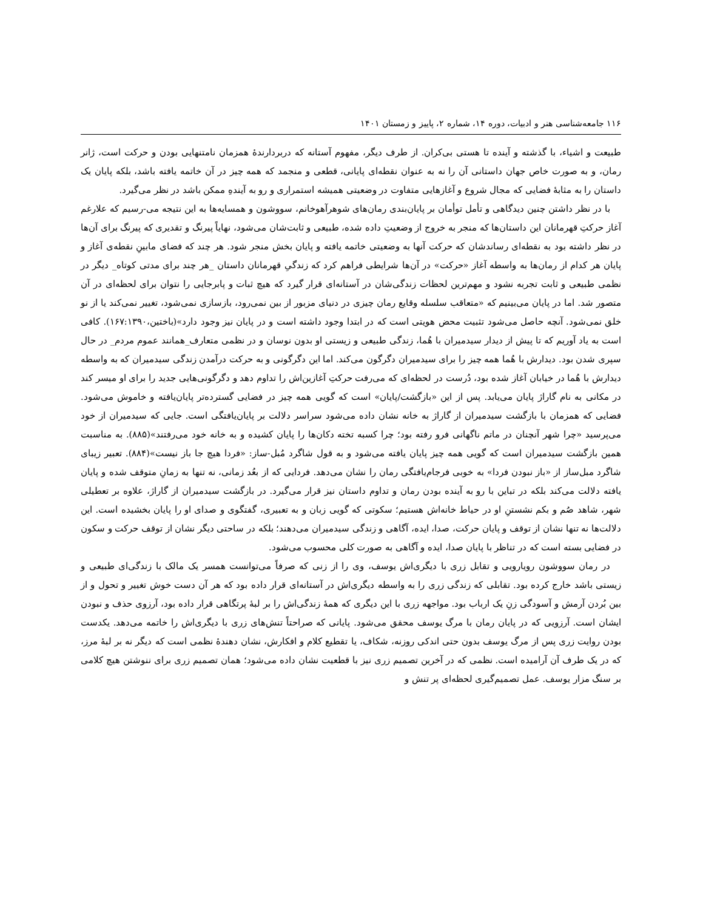۱۱۶ جامعه‌شناسی هنر و ادبیات، دوره ۱۴، شماره ۲، پاییز و زمستان ۱۴۰۱
طبیعت و اشیاء، با گذشته و آینده تا هستی بی‌کران. از طرف دیگر، مفهوم آستانه که دربردارندۀ همزمان نامتنهایی بودن و حرکت است، ژانر رمان، و به صورت خاص جهان داستانی آن را نه به عنوان نقطه‌ای پایانی، قطعی و منجمد که همه چیز در آن خاتمه یافته باشد، بلکه پایان یک داستان را به مثابۀ فضایی که مجال شروع و آغازهایی متفاوت در وضعیتی همیشه استمراری و رو به آینده‌ِ ممکن باشد در نظر می‌گیرد.
با در نظر داشتن چنین دیدگاهی و تأمل توأمان بر پایان‌بندی رمان‌های شوهرآهوخانم، سووشون و همسایه‌ها به این نتیجه می-رسیم که علارغم آغاز حرکتِ قهرمانان این داستان‌ها که منجر به خروج از وضعیتِ داده شده، طبیعی و ثابت‌شان می‌شود، نهایاً پیرنگ و تقدیری که پیرنگ برای آن‌ها در نظر داشته بود به نقطه‌ای رساندشان که حرکت آنها به وضعیتی خاتمه یافته و پایان بخش منجر شود. هر چند که فضای مابینِ نقطه‌ی آغاز و پایان هر کدام از رمان‌ها به واسطه آغاز «حرکت» در آن‌ها شرایطی فراهم کرد که زندگیِ قهرمانان داستان _هر چند برای مدتی کوتاه_ دیگر در نظمی طبیعی و ثابت تجربه نشود و مهم‌ترین لحظات زندگی‌شان در آستانه‌ای قرار گیرد که هیچ ثبات و پابرجایی را نتوان برای لحظه‌ای در آن متصور شد. اما در پایان می‌بینیم که «متعاقب سلسله وقایع رمان چیزی در دنیای مزبور از بین نمی‌رود، بازسازی نمی‌شود، تغییر نمی‌کند یا از نو خلق نمی‌شود. آنچه حاصل می‌شود تثبیت محض هویتی است که در ابتدا وجود داشته است و در پایان نیز وجود دارد»(باختین،۱۶۷:۱۳۹۰). کافی است به یاد آوریم که تا پیش از دیدار سیدمیران با هُما، زندگی طبیعی و زیستی او بدون نوسان و در نظمی متعارف_همانند عموم مردم_ در حال سپری شدن بود. دیدارش با هُما همه چیز را برای سیدمیران دگرگون می‌کند. اما این دگرگونی و به حرکت درآمدن زندگی سیدمیران که به واسطه دیدارش با هُما در خیابان آغاز شده بود، دُرست در لحظه‌ای که می‌رفت حرکتِ آغازین‌اش را تداوم دهد و دگرگونی‌هایی جدید را برای او میسر کند در مکانی به نام گاراژ پایان می‌یابد. پس از این «بازگشت/پایان» است که گویی همه چیز در فضایی گسترده‌تر پایان‌یافته و خاموش می‌شود. فضایی که همزمان با بازگشت سیدمیران از گاراژ به خانه نشان داده می‌شود سراسر دلالت بر پایان‌یافتگی است. جایی که سیدمیران از خود می‌پرسید «چرا شهر آنچنان در ماتم ناگهانی فرو رفته بود؛ چرا کسبه تخته دکان‌ها را پایان کشیده و به خانه خود می‌رفتند»(۸۸۵). به مناسبت همین بازگشت سیدمیران است که گویی همه چیز پایان یافته می‌شود و به قول شاگرد مُبل-ساز: «فردا هیچ جا باز نیست»(۸۸۴). تعبیر زیبای شاگرد مبل‌ساز از «باز نبودن فردا» به خوبی فرجام‌یافتگی رمان را نشان می‌دهد. فردایی که از بعُد زمانی، نه تنها به زمانِ متوقف شده و پایان یافته دلالت می‌کند بلکه در تباین با رو به آینده بودن رمان و تداوم داستان نیز قرار می‌گیرد. در بازگشت سیدمیران از گاراژ، علاوه بر تعطیلی شهر، شاهد صُم و بکم نشستنِ او در حیاط خانه‌اش هستیم؛ سکوتی که گویی زبان و به تعبیری، گفتگوی و صدای او را پایان بخشیده است. این دلالت‌ها نه تنها نشان از توقف و پایان حرکت، صدا، ایده، آگاهی و زندگی سیدمیران می‌دهند؛ بلکه در ساحتی دیگر نشان از توقف حرکت و سکون در فضایی بسته است که در تناظر با پایان صدا، ایده و آگاهی به صورت کلی محسوب می‌شود.
در رمان سووشون رویارویی و تقابل زری با دیگری‌اش یوسف، وی را از زنی که صرفاً می‌توانست همسر یک مالک با زندگی‌ای طبیعی و زیستی باشد خارج کرده بود. تقابلی که زندگی زری را به واسطه دیگری‌اش در آستانه‌ای قرار داده بود که هر آن دست خوش تغییر و تحول و از بین بُردن آرمش و آسودگی زنِ یک ارباب بود. مواجهه زری با این دیگری که همۀ زندگی‌اش را بر لبۀ پرتگاهی قرار داده بود، آرزوی حذف و نبودن ایشان است. آرزویی که در پایان رمان با مرگ یوسف محقق می‌شود. پایانی که صراحتاً تنش‌های زری با دیگری‌اش را خاتمه می‌دهد. یکدست بودن روایت زری پس از مرگ یوسف بدون حتی اندکی روزنه، شکاف، یا تقطیع کلام و افکارش، نشان دهندۀ نظمی است که دیگر نه بر لبۀ مرز، که در یک طرف آن آرامیده است. نظمی که در آخرین تصمیم زری نیز با قطعیت نشان داده می‌شود؛ همان تصمیم زری برای ننوشتن هیچ کلامی بر سنگ مزار یوسف. عمل تصمیم‌گیری لحظه‌ای پر تنش و